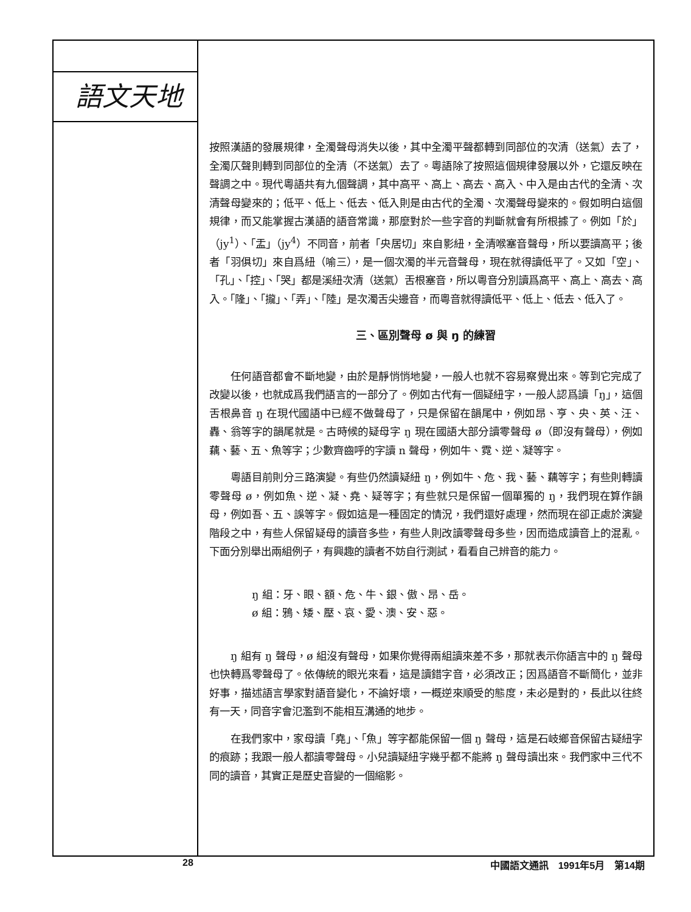語文天地
按照漢語的發展規律，全濁聲母消失以後，其中全濁平聲都轉到同部位的次清（送氣）去了，全濁仄聲則轉到同部位的全清（不送氣）去了。粵語除了按照這個規律發展以外，它還反映在聲調之中。現代粵語共有九個聲調，其中高平、高上、高去、高入、中入是由古代的全清、次清聲母變來的；低平、低上、低去、低入則是由古代的全濁、次濁聲母變來的。假如明白這個規律，而又能掌握古漢語的語音常識，那麼對於一些字音的判斷就會有所根據了。例如「於」（jy<sup>1</sup>）、「盂」（jy<sup>4</sup>）不同音，前者「央居切」來自影紐，全清喉塞音聲母，所以要讀高平；後者「羽俱切」來自爲紐（喻三），是一個次濁的半元音聲母，現在就得讀低平了。又如「空」、「孔」、「控」、「哭」都是溪紐次清（送氣）舌根塞音，所以粵音分別讀爲高平、高上、高去、高入。「隆」、「攏」、「弄」、「陸」是次濁舌尖邊音，而粵音就得讀低平、低上、低去、低入了。
三、區別聲母 ø 與 ŋ 的練習
任何語音都會不斷地變，由於是靜悄悄地變，一般人也就不容易察覺出來。等到它完成了改變以後，也就成爲我們語言的一部分了。例如古代有一個疑紐字，一般人認爲讀「ŋ」，這個舌根鼻音 ŋ 在現代國語中已經不做聲母了，只是保留在韻尾中，例如昂、亨、央、英、汪、轟、翁等字的韻尾就是。古時候的疑母字 ŋ 現在國語大部分讀零聲母 ø（即沒有聲母），例如藕、藝、五、魚等字；少數齊齒呼的字讀 n 聲母，例如牛、霓、逆、凝等字。
粵語目前則分三路演變。有些仍然讀疑紐 ŋ，例如牛、危、我、藝、藕等字；有些則轉讀零聲母 ø，例如魚、逆、凝、堯、疑等字；有些就只是保留一個單獨的 ŋ，我們現在算作韻母，例如吾、五、誤等字。假如這是一種固定的情況，我們還好處理，然而現在卻正處於演變階段之中，有些人保留疑母的讀音多些，有些人則改讀零聲母多些，因而造成讀音上的混亂。下面分別舉出兩組例子，有興趣的讀者不妨自行測試，看看自己辨音的能力。
ŋ 組：牙、眼、額、危、牛、銀、傲、昂、岳。
ø 組：鴉、矮、壓、哀、愛、澳、安、惡。
ŋ 組有 ŋ 聲母，ø 組沒有聲母，如果你覺得兩組讀來差不多，那就表示你語言中的 ŋ 聲母也快轉爲零聲母了。依傳統的眼光來看，這是讀錯字音，必須改正；因爲語音不斷簡化，並非好事，描述語言學家對語音變化，不論好壞，一概逆來順受的態度，未必是對的，長此以往終有一天，同音字會氾濫到不能相互溝通的地步。
在我們家中，家母讀「堯」、「魚」等字都能保留一個 ŋ 聲母，這是石岐鄉音保留古疑紐字的痕跡；我跟一般人都讀零聲母。小兒讀疑紐字幾乎都不能將 ŋ 聲母讀出來。我們家中三代不同的讀音，其實正是歷史音變的一個縮影。
28 中國語文通訊　1991年5月　第14期